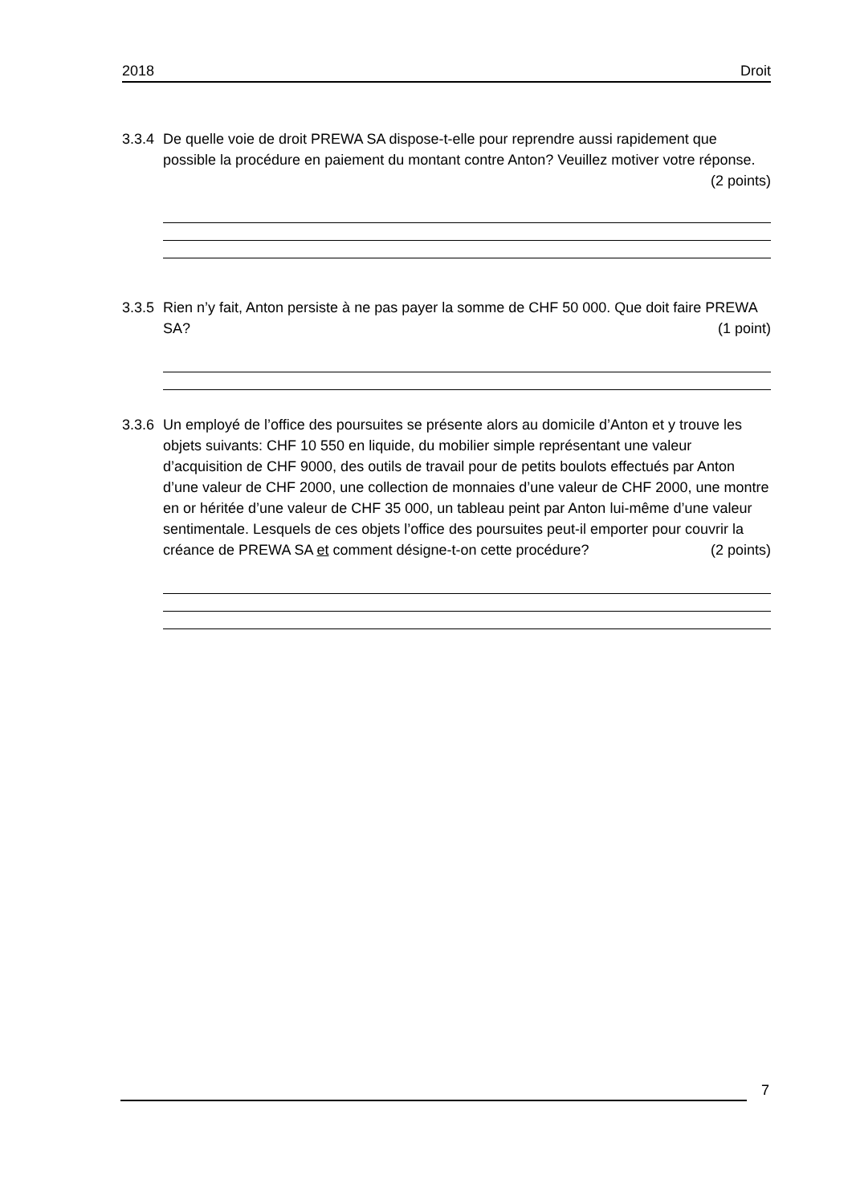2018 Droit
3.3.4
De quelle voie de droit PREWA SA dispose-t-elle pour reprendre aussi rapidement que possible la procédure en paiement du montant contre Anton? Veuillez motiver votre réponse. (2 points)
3.3.5
Rien n’y fait, Anton persiste à ne pas payer la somme de CHF 50 000. Que doit faire PREWA SA? (1 point)
3.3.6
Un employé de l’office des poursuites se présente alors au domicile d’Anton et y trouve les objets suivants: CHF 10 550 en liquide, du mobilier simple représentant une valeur d’acquisition de CHF 9000, des outils de travail pour de petits boulots effectués par Anton d’une valeur de CHF 2000, une collection de monnaies d’une valeur de CHF 2000, une montre en or héritée d’une valeur de CHF 35 000, un tableau peint par Anton lui-même d’une valeur sentimentale. Lesquels de ces objets l’office des poursuites peut-il emporter pour couvrir la créance de PREWA SA et comment désigne-t-on cette procédure? (2 points)
7